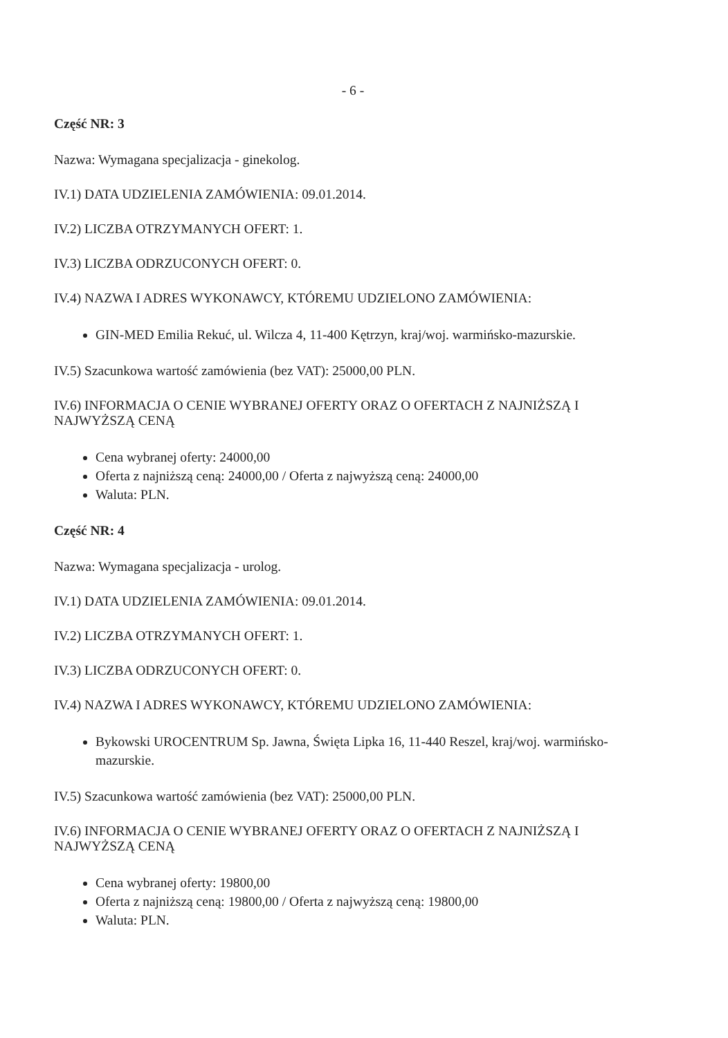- 6 -
Część NR: 3
Nazwa: Wymagana specjalizacja - ginekolog.
IV.1) DATA UDZIELENIA ZAMÓWIENIA: 09.01.2014.
IV.2) LICZBA OTRZYMANYCH OFERT: 1.
IV.3) LICZBA ODRZUCONYCH OFERT: 0.
IV.4) NAZWA I ADRES WYKONAWCY, KTÓREMU UDZIELONO ZAMÓWIENIA:
GIN-MED Emilia Rekuć, ul. Wilcza 4, 11-400 Kętrzyn, kraj/woj. warmińsko-mazurskie.
IV.5) Szacunkowa wartość zamówienia (bez VAT): 25000,00 PLN.
IV.6) INFORMACJA O CENIE WYBRANEJ OFERTY ORAZ O OFERTACH Z NAJNIŻSZĄ I NAJWYŻSZĄ CENĄ
Cena wybranej oferty: 24000,00
Oferta z najniższą ceną: 24000,00 / Oferta z najwyższą ceną: 24000,00
Waluta: PLN.
Część NR: 4
Nazwa: Wymagana specjalizacja - urolog.
IV.1) DATA UDZIELENIA ZAMÓWIENIA: 09.01.2014.
IV.2) LICZBA OTRZYMANYCH OFERT: 1.
IV.3) LICZBA ODRZUCONYCH OFERT: 0.
IV.4) NAZWA I ADRES WYKONAWCY, KTÓREMU UDZIELONO ZAMÓWIENIA:
Bykowski UROCENTRUM Sp. Jawna, Święta Lipka 16, 11-440 Reszel, kraj/woj. warmińsko-mazurskie.
IV.5) Szacunkowa wartość zamówienia (bez VAT): 25000,00 PLN.
IV.6) INFORMACJA O CENIE WYBRANEJ OFERTY ORAZ O OFERTACH Z NAJNIŻSZĄ I NAJWYŻSZĄ CENĄ
Cena wybranej oferty: 19800,00
Oferta z najniższą ceną: 19800,00 / Oferta z najwyższą ceną: 19800,00
Waluta: PLN.